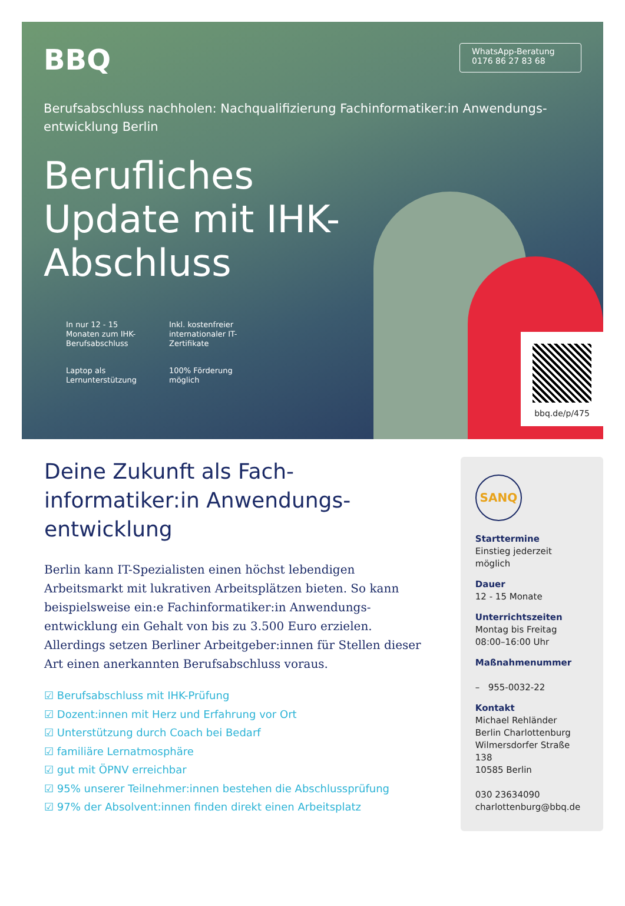BBQ
WhatsApp-Beratung
0176 86 27 83 68
Berufsabschluss nachholen: Nachqualifizierung Fachinformatiker:in Anwendungs-entwicklung Berlin
Berufliches Update mit IHK-Abschluss
In nur 12 - 15 Monaten zum IHK-Berufsabschluss
Inkl. kostenfreier internationaler IT-Zertifikate
Laptop als Lernunterstützung
100% Förderung möglich
bbq.de/p/475
Deine Zukunft als Fach-informatiker:in Anwendungs-entwicklung
Berlin kann IT-Spezialisten einen höchst lebendigen Arbeitsmarkt mit lukrativen Arbeitsplätzen bieten. So kann beispielsweise ein:e Fachinformatiker:in Anwendungs-entwicklung ein Gehalt von bis zu 3.500 Euro erzielen. Allerdings setzen Berliner Arbeitgeber:innen für Stellen dieser Art einen anerkannten Berufsabschluss voraus.
☑ Berufsabschluss mit IHK-Prüfung
☑ Dozent:innen mit Herz und Erfahrung vor Ort
☑ Unterstützung durch Coach bei Bedarf
☑ familiäre Lernatmosphäre
☑ gut mit ÖPNV erreichbar
☑ 95% unserer Teilnehmer:innen bestehen die Abschlussprüfung
☑ 97% der Absolvent:innen finden direkt einen Arbeitsplatz
SANQ
Starttermine
Einstieg jederzeit möglich
Dauer
12 - 15 Monate
Unterrichtszeiten
Montag bis Freitag
08:00–16:00 Uhr
Maßnahmenummer
– 955-0032-22
Kontakt
Michael Rehländer
Berlin Charlottenburg
Wilmersdorfer Straße 138
10585 Berlin
030 23634090
charlottenburg@bbq.de